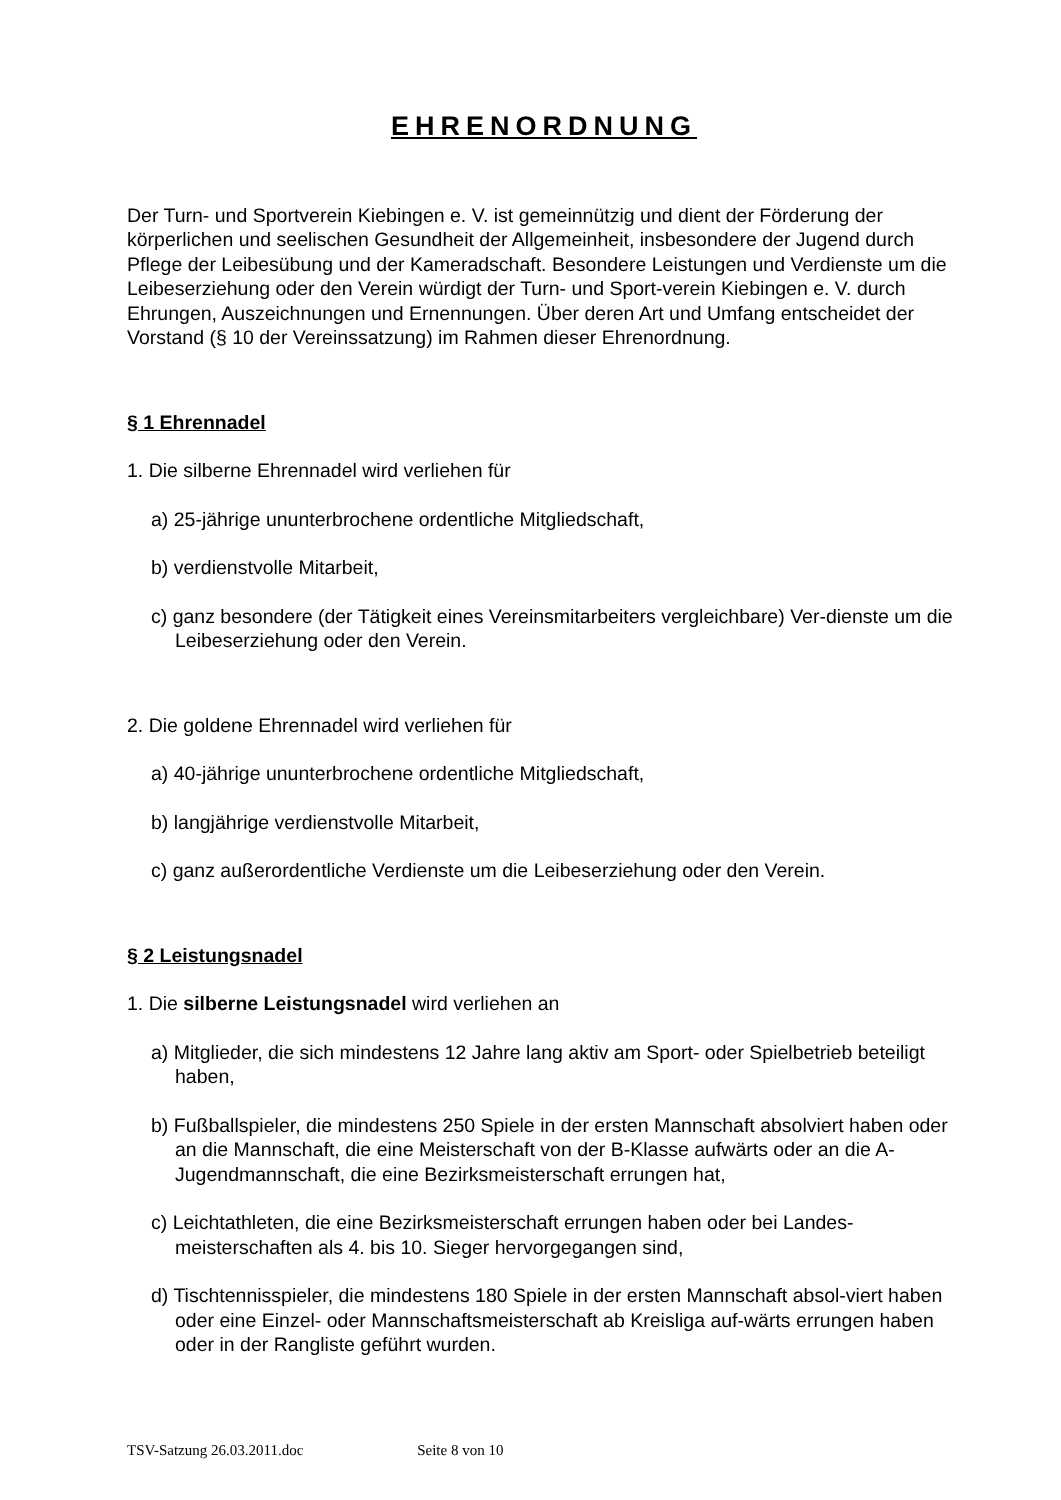EHRENORDNUNG
Der Turn- und Sportverein Kiebingen e. V. ist gemeinnützig und dient der Förderung der körperlichen und seelischen Gesundheit der Allgemeinheit, insbesondere der Jugend durch Pflege der Leibesübung und der Kameradschaft. Besondere Leistungen und Verdienste um die Leibeserziehung oder den Verein würdigt der Turn- und Sport-verein Kiebingen e. V. durch Ehrungen, Auszeichnungen und Ernennungen. Über deren Art und Umfang entscheidet der Vorstand (§ 10 der Vereinssatzung) im Rahmen dieser Ehrenordnung.
§ 1 Ehrennadel
1. Die silberne Ehrennadel wird verliehen für
a) 25-jährige ununterbrochene ordentliche Mitgliedschaft,
b) verdienstvolle Mitarbeit,
c) ganz besondere (der Tätigkeit eines Vereinsmitarbeiters vergleichbare) Ver-dienste um die Leibeserziehung oder den Verein.
2. Die goldene Ehrennadel wird verliehen für
a) 40-jährige ununterbrochene ordentliche Mitgliedschaft,
b) langjährige verdienstvolle Mitarbeit,
c) ganz außerordentliche Verdienste um die Leibeserziehung oder den Verein.
§ 2 Leistungsnadel
1. Die silberne Leistungsnadel wird verliehen an
a) Mitglieder, die sich mindestens 12 Jahre lang aktiv am Sport- oder Spielbetrieb beteiligt haben,
b) Fußballspieler, die mindestens 250 Spiele in der ersten Mannschaft absolviert haben oder an die Mannschaft, die eine Meisterschaft von der B-Klasse aufwärts oder an die A-Jugendmannschaft, die eine Bezirksmeisterschaft errungen hat,
c) Leichtathleten, die eine Bezirksmeisterschaft errungen haben oder bei Landes-meisterschaften als 4. bis 10. Sieger hervorgegangen sind,
d) Tischtennisspieler, die mindestens 180 Spiele in der ersten Mannschaft absol-viert haben oder eine Einzel- oder Mannschaftsmeisterschaft ab Kreisliga auf-wärts errungen haben oder in der Rangliste geführt wurden.
TSV-Satzung 26.03.2011.doc Seite 8 von 10